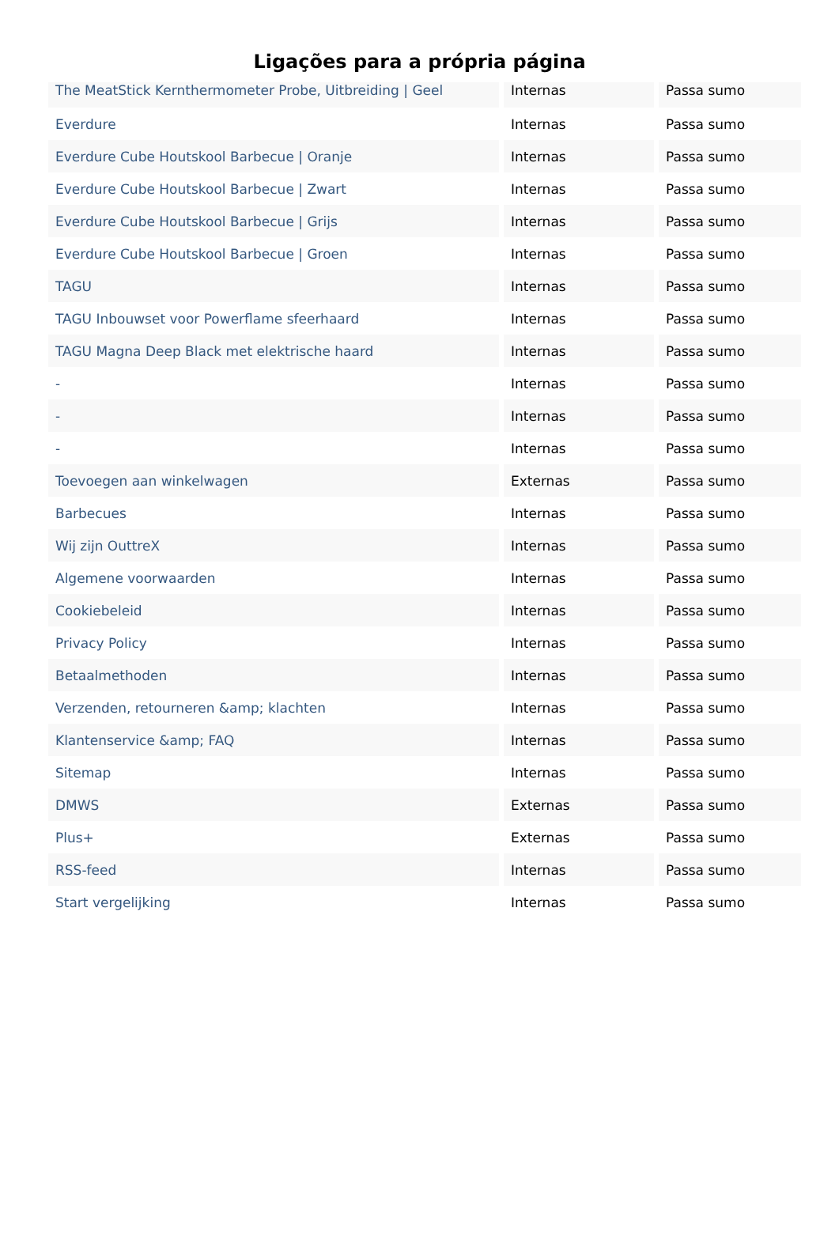Ligações para a própria página
| The MeatStick Kernthermometer Probe, Uitbreiding / Geel | Internas | Passa sumo |
| Everdure | Internas | Passa sumo |
| Everdure Cube Houtskool Barbecue / Oranje | Internas | Passa sumo |
| Everdure Cube Houtskool Barbecue / Zwart | Internas | Passa sumo |
| Everdure Cube Houtskool Barbecue / Grijs | Internas | Passa sumo |
| Everdure Cube Houtskool Barbecue / Groen | Internas | Passa sumo |
| TAGU | Internas | Passa sumo |
| TAGU Inbouwset voor Powerflame sfeerhaard | Internas | Passa sumo |
| TAGU Magna Deep Black met elektrische haard | Internas | Passa sumo |
| - | Internas | Passa sumo |
| - | Internas | Passa sumo |
| - | Internas | Passa sumo |
| Toevoegen aan winkelwagen | Externas | Passa sumo |
| Barbecues | Internas | Passa sumo |
| Wij zijn OuttreX | Internas | Passa sumo |
| Algemene voorwaarden | Internas | Passa sumo |
| Cookiebeleid | Internas | Passa sumo |
| Privacy Policy | Internas | Passa sumo |
| Betaalmethoden | Internas | Passa sumo |
| Verzenden, retourneren &amp; klachten | Internas | Passa sumo |
| Klantenservice &amp; FAQ | Internas | Passa sumo |
| Sitemap | Internas | Passa sumo |
| DMWS | Externas | Passa sumo |
| Plus+ | Externas | Passa sumo |
| RSS-feed | Internas | Passa sumo |
| Start vergelijking | Internas | Passa sumo |